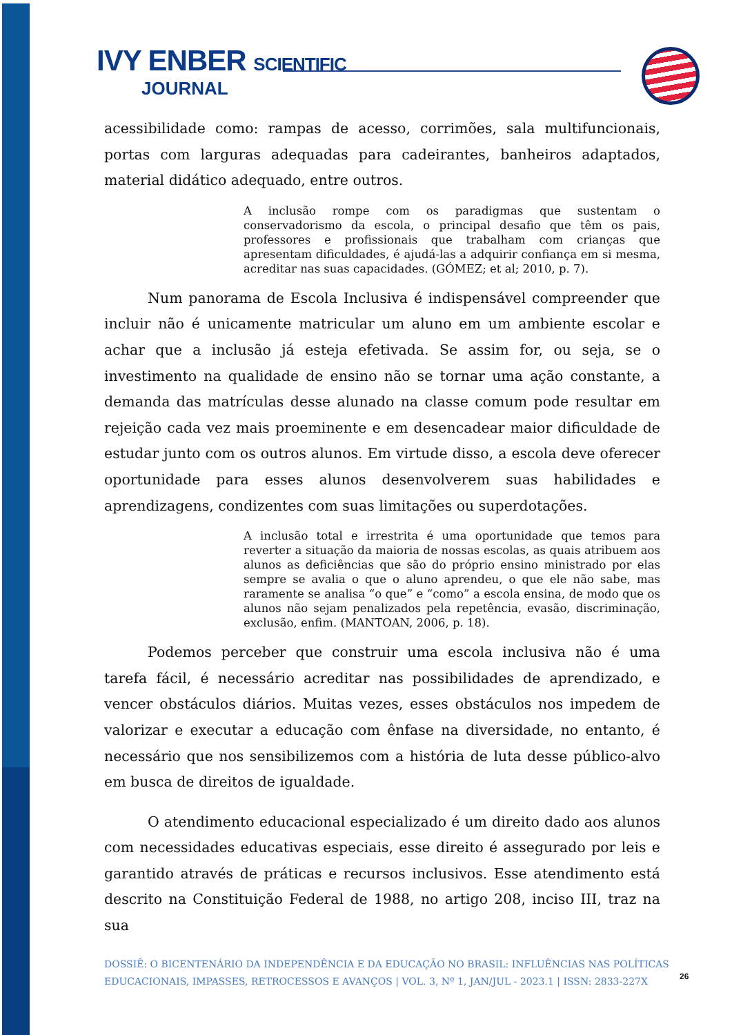IVY ENBER SCIENTIFIC
JOURNAL
acessibilidade como: rampas de acesso, corrimões, sala multifuncionais, portas com larguras adequadas para cadeirantes, banheiros adaptados, material didático adequado, entre outros.
A inclusão rompe com os paradigmas que sustentam o conservadorismo da escola, o principal desafio que têm os pais, professores e profissionais que trabalham com crianças que apresentam dificuldades, é ajudá-las a adquirir confiança em si mesma, acreditar nas suas capacidades. (GÓMEZ; et al; 2010, p. 7).
Num panorama de Escola Inclusiva é indispensável compreender que incluir não é unicamente matricular um aluno em um ambiente escolar e achar que a inclusão já esteja efetivada. Se assim for, ou seja, se o investimento na qualidade de ensino não se tornar uma ação constante, a demanda das matrículas desse alunado na classe comum pode resultar em rejeição cada vez mais proeminente e em desencadear maior dificuldade de estudar junto com os outros alunos. Em virtude disso, a escola deve oferecer oportunidade para esses alunos desenvolverem suas habilidades e aprendizagens, condizentes com suas limitações ou superdotações.
A inclusão total e irrestrita é uma oportunidade que temos para reverter a situação da maioria de nossas escolas, as quais atribuem aos alunos as deficiências que são do próprio ensino ministrado por elas sempre se avalia o que o aluno aprendeu, o que ele não sabe, mas raramente se analisa “o que” e “como” a escola ensina, de modo que os alunos não sejam penalizados pela repetência, evasão, discriminação, exclusão, enfim. (MANTOAN, 2006, p. 18).
Podemos perceber que construir uma escola inclusiva não é uma tarefa fácil, é necessário acreditar nas possibilidades de aprendizado, e vencer obstáculos diários. Muitas vezes, esses obstáculos nos impedem de valorizar e executar a educação com ênfase na diversidade, no entanto, é necessário que nos sensibilizemos com a história de luta desse público-alvo em busca de direitos de igualdade.
O atendimento educacional especializado é um direito dado aos alunos com necessidades educativas especiais, esse direito é assegurado por leis e garantido através de práticas e recursos inclusivos. Esse atendimento está descrito na Constituição Federal de 1988, no artigo 208, inciso III, traz na sua
DOSSIÊ: O BICENTENÁRIO DA INDEPENDÊNCIA E DA EDUCAÇÃO NO BRASIL: INFLUÊNCIAS NAS POLÍTICAS EDUCACIONAIS, IMPASSES, RETROCESSOS E AVANÇOS | VOL. 3, Nº 1, JAN/JUL - 2023.1 | ISSN: 2833-227X
26